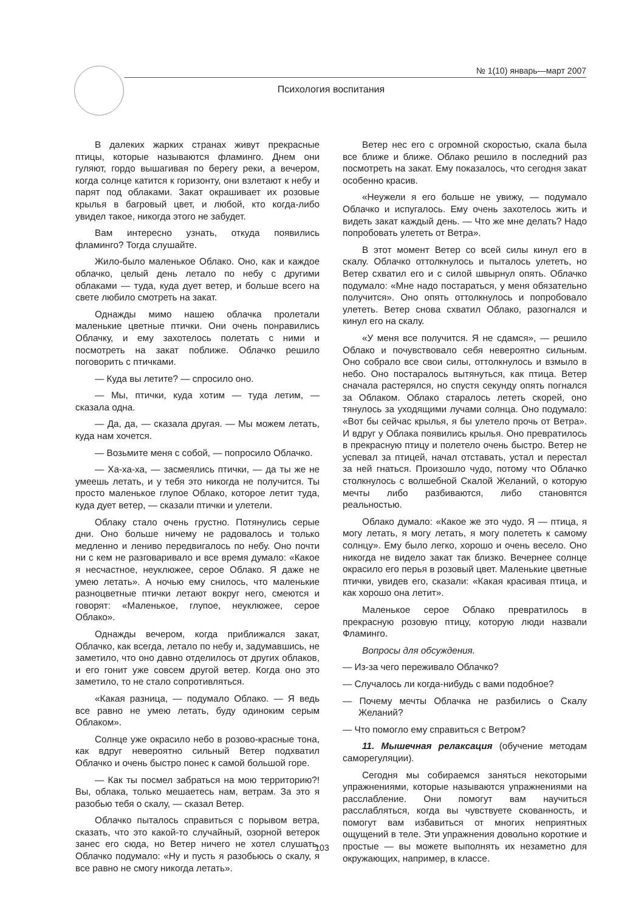№ 1(10) январь—март 2007
Психология воспитания
В далеких жарких странах живут прекрасные птицы, которые называются фламинго. Днем они гуляют, гордо вышагивая по берегу реки, а вечером, когда солнце катится к горизонту, они взлетают к небу и парят под облаками. Закат окрашивает их розовые крылья в багровый цвет, и любой, кто когда-либо увидел такое, никогда этого не забудет.
Вам интересно узнать, откуда появились фламинго? Тогда слушайте.
Жило-было маленькое Облако. Оно, как и каждое облачко, целый день летало по небу с другими облаками — туда, куда дует ветер, и больше всего на свете любило смотреть на закат.
Однажды мимо нашею облачка пролетали маленькие цветные птички. Они очень понравились Облачку, и ему захотелось полетать с ними и посмотреть на закат поближе. Облачко решило поговорить с птичками.
— Куда вы летите? — спросило оно.
— Мы, птички, куда хотим — туда летим, — сказала одна.
— Да, да, — сказала другая. — Мы можем летать, куда нам хочется.
— Возьмите меня с собой, — попросило Облачко.
— Ха-ха-ха, — засмеялись птички, — да ты же не умеешь летать, и у тебя это никогда не получится. Ты просто маленькое глупое Облако, которое летит туда, куда дует ветер, — сказали птички и улетели.
Облаку стало очень грустно. Потянулись серые дни. Оно больше ничему не радовалось и только медленно и лениво передвигалось по небу. Оно почти ни с кем не разговаривало и все время думало: «Какое я несчастное, неуклюжее, серое Облако. Я даже не умею летать». А ночью ему снилось, что маленькие разноцветные птички летают вокруг него, смеются и говорят: «Маленькое, глупое, неуклюжее, серое Облако».
Однажды вечером, когда приближался закат, Облачко, как всегда, летало по небу и, задумавшись, не заметило, что оно давно отделилось от других облаков, и его гонит уже совсем другой ветер. Когда оно это заметило, то не стало сопротивляться.
«Какая разница, — подумало Облако. — Я ведь все равно не умею летать, буду одиноким серым Облаком».
Солнце уже окрасило небо в розово-красные тона, как вдруг невероятно сильный Ветер подхватил Облачко и очень быстро понес к самой большой горе.
— Как ты посмел забраться на мою территорию?! Вы, облака, только мешаетесь нам, ветрам. За это я разобью тебя о скалу, — сказал Ветер.
Облачко пыталось справиться с порывом ветра, сказать, что это какой-то случайный, озорной ветерок занес его сюда, но Ветер ничего не хотел слушать. Облачко подумало: «Ну и пусть я разобьюсь о скалу, я все равно не смогу никогда летать».
Ветер нес его с огромной скоростью, скала была все ближе и ближе. Облако решило в последний раз посмотреть на закат. Ему показалось, что сегодня закат особенно красив.
«Неужели я его больше не увижу, — подумало Облачко и испугалось. Ему очень захотелось жить и видеть закат каждый день. — Что же мне делать? Надо попробовать улететь от Ветра».
В этот момент Ветер со всей силы кинул его в скалу. Облачко оттолкнулось и пыталось улететь, но Ветер схватил его и с силой швырнул опять. Облачко подумало: «Мне надо постараться, у меня обязательно получится». Оно опять оттолкнулось и попробовало улететь. Ветер снова схватил Облако, разогнался и кинул его на скалу.
«У меня все получится. Я не сдамся», — решило Облако и почувствовало себя невероятно сильным. Оно собрало все свои силы, оттолкнулось и взмыло в небо. Оно постаралось вытянуться, как птица. Ветер сначала растерялся, но спустя секунду опять погнался за Облаком. Облако старалось лететь скорей, оно тянулось за уходящими лучами солнца. Оно подумало: «Вот бы сейчас крылья, я бы улетело прочь от Ветра». И вдруг у Облака появились крылья. Оно превратилось в прекрасную птицу и полетело очень быстро. Ветер не успевал за птицей, начал отставать, устал и перестал за ней гнаться. Произошло чудо, потому что Облачко столкнулось с волшебной Скалой Желаний, о которую мечты либо разбиваются, либо становятся реальностью.
Облако думало: «Какое же это чудо. Я — птица, я могу летать, я могу летать, я могу полететь к самому солнцу». Ему было легко, хорошо и очень весело. Оно никогда не видело закат так близко. Вечернее солнце окрасило его перья в розовый цвет. Маленькие цветные птички, увидев его, сказали: «Какая красивая птица, и как хорошо она летит».
Маленькое серое Облако превратилось в прекрасную розовую птицу, которую люди назвали Фламинго.
Вопросы для обсуждения.
— Из-за чего переживало Облачко?
— Случалось ли когда-нибудь с вами подобное?
— Почему мечты Облачка не разбились о Скалу Желаний?
— Что помогло ему справиться с Ветром?
11. Мышечная релаксация (обучение методам саморегуляции).
Сегодня мы собираемся заняться некоторыми упражнениями, которые называются упражнениями на расслабление. Они помогут вам научиться расслабляться, когда вы чувствуете скованность, и помогут вам избавиться от многих неприятных ощущений в теле. Эти упражнения довольно короткие и простые — вы можете выполнять их незаметно для окружающих, например, в классе.
103